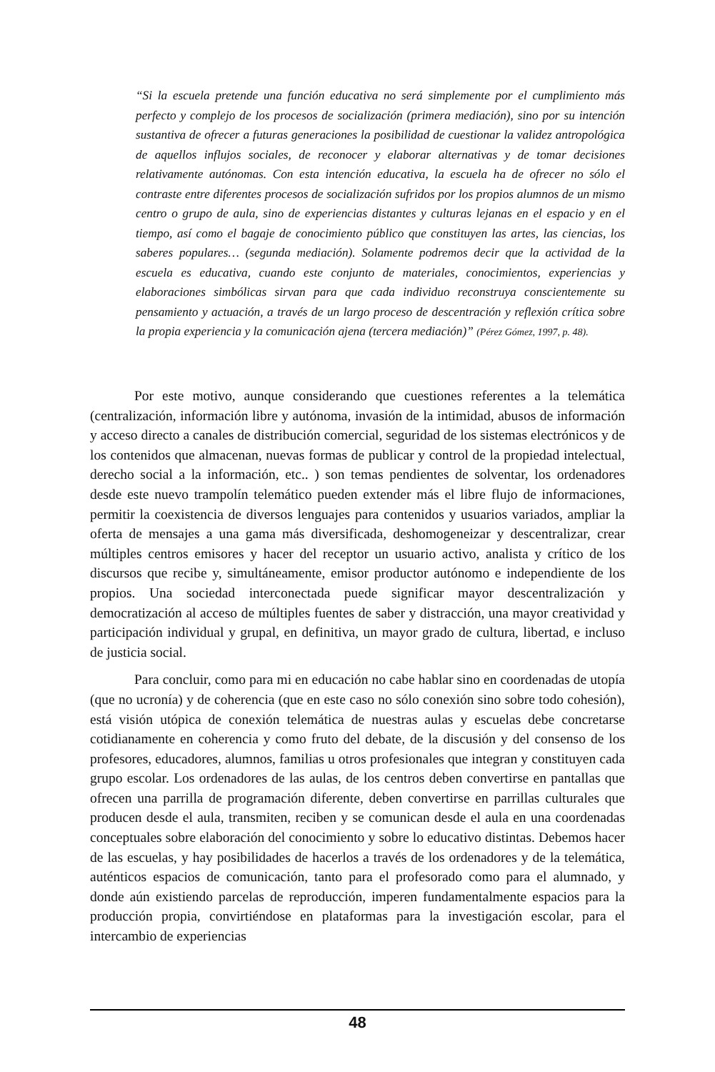“Si la escuela pretende una función educativa no será simplemente por el cumplimiento más perfecto y complejo de los procesos de socialización (primera mediación), sino por su intención sustantiva de ofrecer a futuras generaciones la posibilidad de cuestionar la validez antropológica de aquellos influjos sociales, de reconocer y elaborar alternativas y de tomar decisiones relativamente autónomas. Con esta intención educativa, la escuela ha de ofrecer no sólo el contraste entre diferentes procesos de socialización sufridos por los propios alumnos de un mismo centro o grupo de aula, sino de experiencias distantes y culturas lejanas en el espacio y en el tiempo, así como el bagaje de conocimiento público que constituyen las artes, las ciencias, los saberes populares… (segunda mediación). Solamente podremos decir que la actividad de la escuela es educativa, cuando este conjunto de materiales, conocimientos, experiencias y elaboraciones simbólicas sirvan para que cada individuo reconstruya conscientemente su pensamiento y actuación, a través de un largo proceso de descentración y reflexión crítica sobre la propia experiencia y la comunicación ajena (tercera mediación)” (Pérez Gómez, 1997, p. 48).
Por este motivo, aunque considerando que cuestiones referentes a la telemática (centralización, información libre y autónoma, invasión de la intimidad, abusos de información y acceso directo a canales de distribución comercial, seguridad de los sistemas electrónicos y de los contenidos que almacenan, nuevas formas de publicar y control de la propiedad intelectual, derecho social a la información, etc.. ) son temas pendientes de solventar, los ordenadores desde este nuevo trampolín telemático pueden extender más el libre flujo de informaciones, permitir la coexistencia de diversos lenguajes para contenidos y usuarios variados, ampliar la oferta de mensajes a una gama más diversificada, deshomogeneizar y descentralizar, crear múltiples centros emisores y hacer del receptor un usuario activo, analista y crítico de los discursos que recibe y, simultáneamente, emisor productor autónomo e independiente de los propios. Una sociedad interconectada puede significar mayor descentralización y democratización al acceso de múltiples fuentes de saber y distracción, una mayor creatividad y participación individual y grupal, en definitiva, un mayor grado de cultura, libertad, e incluso de justicia social.
Para concluir, como para mi en educación no cabe hablar sino en coordenadas de utopía (que no ucronía) y de coherencia (que en este caso no sólo conexión sino sobre todo cohesión), está visión utópica de conexión telemática de nuestras aulas y escuelas debe concretarse cotidianamente en coherencia y como fruto del debate, de la discusión y del consenso de los profesores, educadores, alumnos, familias u otros profesionales que integran y constituyen cada grupo escolar. Los ordenadores de las aulas, de los centros deben convertirse en pantallas que ofrecen una parrilla de programación diferente, deben convertirse en parrillas culturales que producen desde el aula, transmiten, reciben y se comunican desde el aula en una coordenadas conceptuales sobre elaboración del conocimiento y sobre lo educativo distintas. Debemos hacer de las escuelas, y hay posibilidades de hacerlos a través de los ordenadores y de la telemática, auténticos espacios de comunicación, tanto para el profesorado como para el alumnado, y donde aún existiendo parcelas de reproducción, imperen fundamentalmente espacios para la producción propia, convirtiéndose en plataformas para la investigación escolar, para el intercambio de experiencias
48